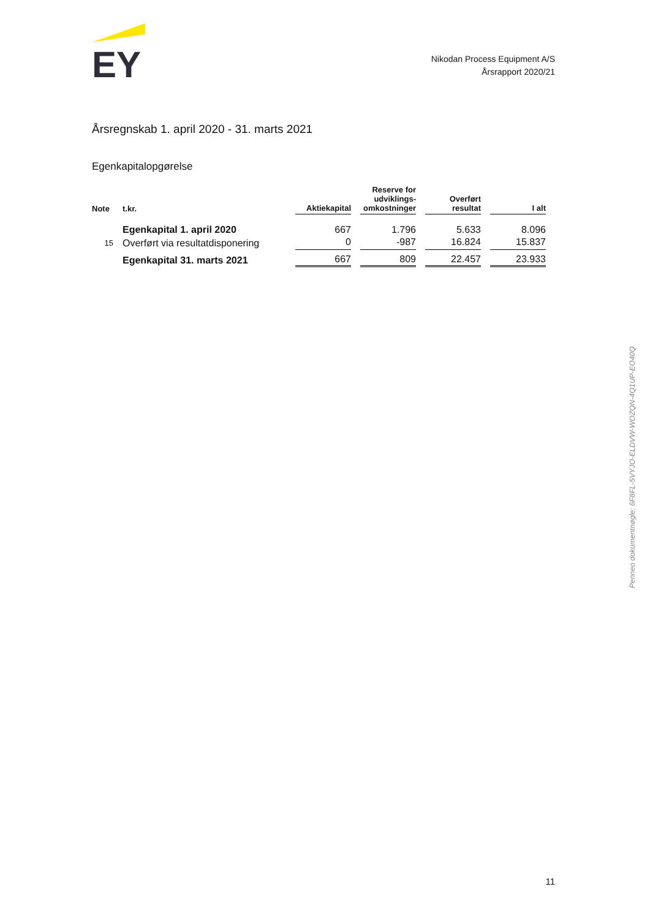EY
Nikodan Process Equipment A/S
Årsrapport 2020/21
Årsregnskab 1. april 2020 - 31. marts 2021
Egenkapitalopgørelse
| Note | t.kr. | Aktiekapital | Reserve for udviklings-omkostninger | Overført resultat | I alt |
| --- | --- | --- | --- | --- | --- |
| | Egenkapital 1. april 2020 | 667 | 1.796 | 5.633 | 8.096 |
| 15 | Overført via resultatdisponering | 0 | -987 | 16.824 | 15.837 |
| | Egenkapital 31. marts 2021 | 667 | 809 | 22.457 | 23.933 |
Penneo dokumentnøgle: 6F8FL-5VYJO-ELDVW-WOZQN-4Q1UP-EO40Q
11